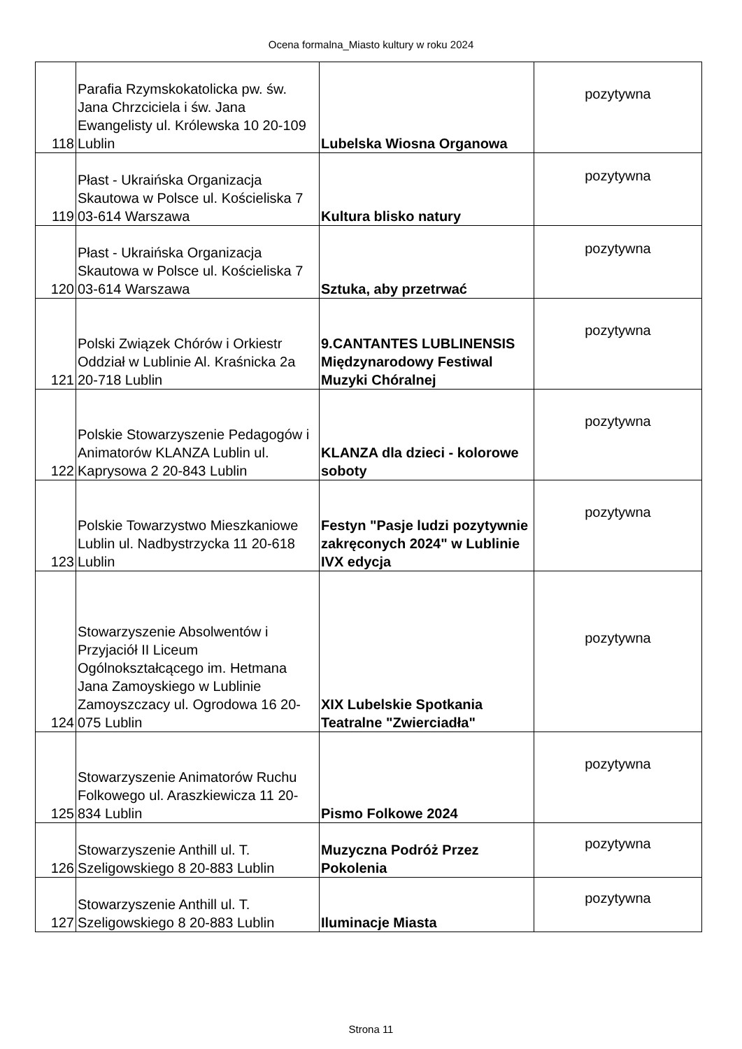Ocena formalna_Miasto kultury w roku 2024
| 118 | Parafia Rzymskokatolicka pw. św. Jana Chrzciciela i św. Jana Ewangelisty ul. Królewska 10 20-109 Lublin | Lubelska Wiosna Organowa | pozytywna |
| 119 | Płast - Ukraińska Organizacja Skautowa w Polsce ul. Kościeliska 7 03-614 Warszawa | Kultura blisko natury | pozytywna |
| 120 | Płast - Ukraińska Organizacja Skautowa w Polsce ul. Kościeliska 7 03-614 Warszawa | Sztuka, aby przetrwać | pozytywna |
| 121 | Polski Związek Chórów i Orkiestr Oddział w Lublinie Al. Kraśnicka 2a 20-718 Lublin | 9.CANTANTES LUBLINENSIS Międzynarodowy Festiwal Muzyki Chóralnej | pozytywna |
| 122 | Polskie Stowarzyszenie Pedagogów i Animatorów KLANZA Lublin ul. Kaprysowa 2 20-843 Lublin | KLANZA dla dzieci - kolorowe soboty | pozytywna |
| 123 | Polskie Towarzystwo Mieszkaniowe Lublin ul. Nadbystrzycka 11 20-618 Lublin | Festyn "Pasje ludzi pozytywnie zakręconych 2024" w Lublinie IVX edycja | pozytywna |
| 124 | Stowarzyszenie Absolwentów i Przyjaciół II Liceum Ogólnokształcącego im. Hetmana Jana Zamoyskiego w Lublinie Zamoyszczacy ul. Ogrodowa 16 20-075 Lublin | XIX Lubelskie Spotkania Teatralne "Zwierciadła" | pozytywna |
| 125 | Stowarzyszenie Animatorów Ruchu Folkowego ul. Araszkiewicza 11 20-834 Lublin | Pismo Folkowe 2024 | pozytywna |
| 126 | Stowarzyszenie Anthill ul. T. Szeligowskiego 8 20-883 Lublin | Muzyczna Podróż Przez Pokolenia | pozytywna |
| 127 | Stowarzyszenie Anthill ul. T. Szeligowskiego 8 20-883 Lublin | Iluminacje Miasta | pozytywna |
Strona 11